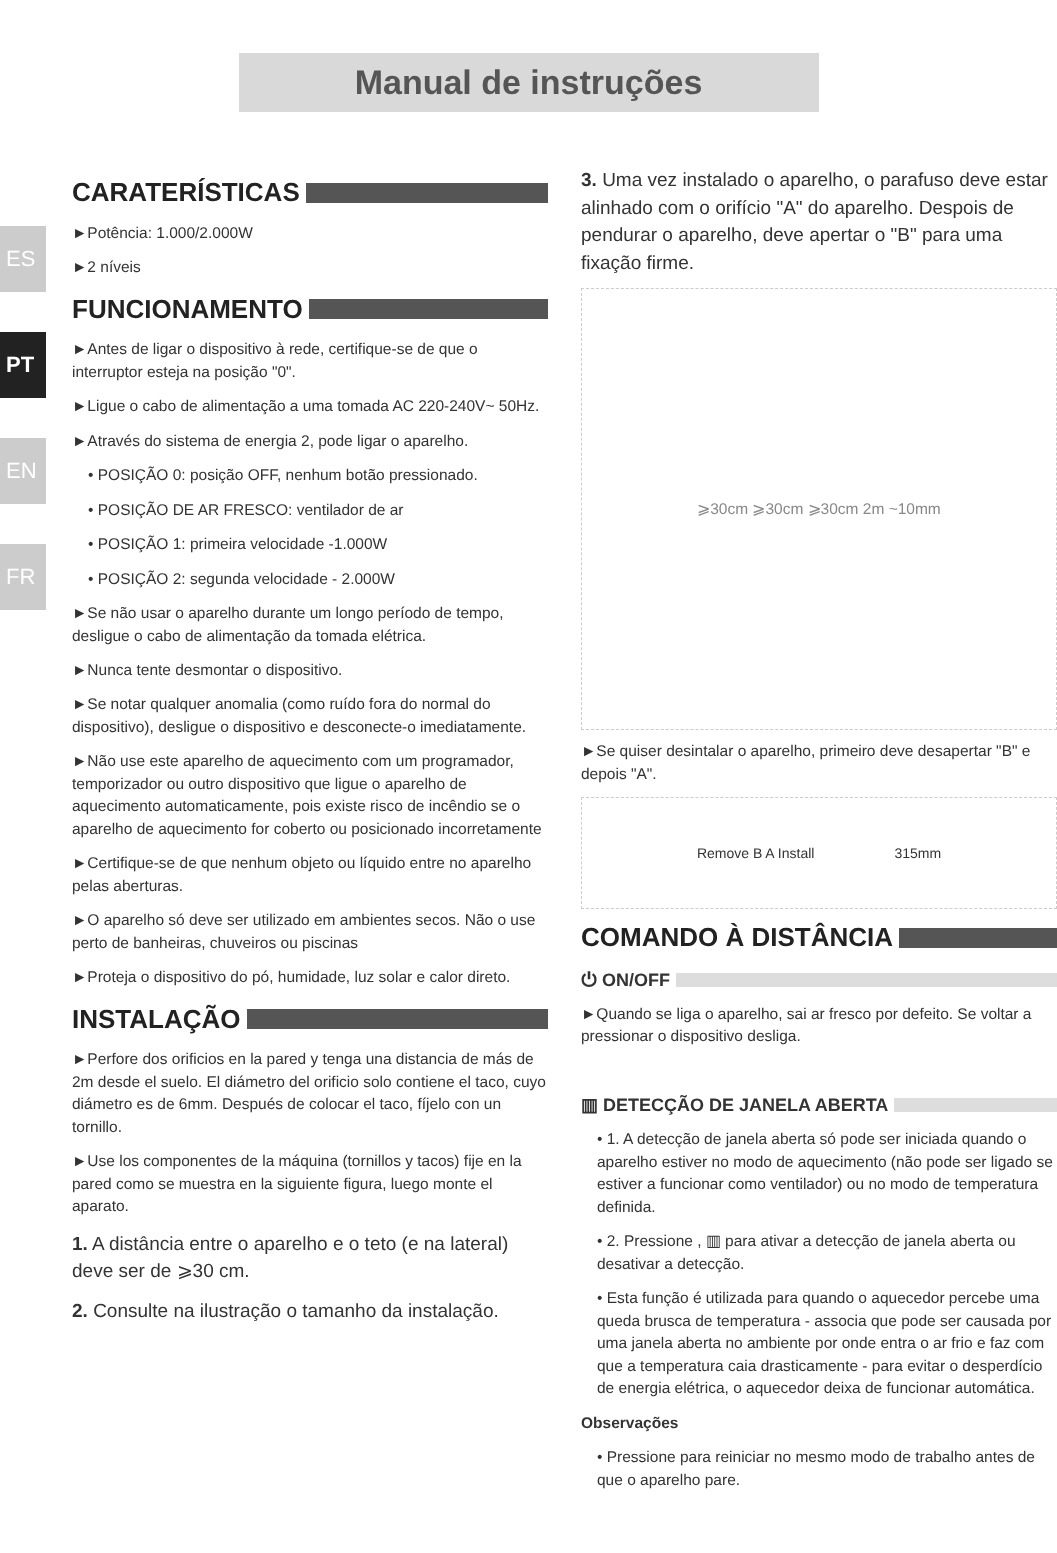Manual de instruções
ES
PT
EN
FR
CARATERÍSTICAS
►Potência: 1.000/2.000W
►2 níveis
FUNCIONAMENTO
►Antes de ligar o dispositivo à rede, certifique-se de que o interruptor esteja na posição "0".
►Ligue o cabo de alimentação a uma tomada AC 220-240V~ 50Hz.
►Através do sistema de energia 2, pode ligar o aparelho.
• POSIÇÃO 0: posição OFF, nenhum botão pressionado.
• POSIÇÃO DE AR FRESCO: ventilador de ar
• POSIÇÃO 1: primeira velocidade -1.000W
• POSIÇÃO 2: segunda velocidade - 2.000W
►Se não usar o aparelho durante um longo período de tempo, desligue o cabo de alimentação da tomada elétrica.
►Nunca tente desmontar o dispositivo.
►Se notar qualquer anomalia (como ruído fora do normal do dispositivo), desligue o dispositivo e desconecte-o imediatamente.
►Não use este aparelho de aquecimento com um programador, temporizador ou outro dispositivo que ligue o aparelho de aquecimento automaticamente, pois existe risco de incêndio se o aparelho de aquecimento for coberto ou posicionado incorretamente
►Certifique-se de que nenhum objeto ou líquido entre no aparelho pelas aberturas.
►O aparelho só deve ser utilizado em ambientes secos. Não o use perto de banheiras, chuveiros ou piscinas
►Proteja o dispositivo do pó, humidade, luz solar e calor direto.
INSTALAÇÃO
►Perfore dos orificios en la pared y tenga una distancia de más de 2m desde el suelo. El diámetro del orificio solo contiene el taco, cuyo diámetro es de 6mm. Después de colocar el taco, fíjelo con un tornillo.
►Use los componentes de la máquina (tornillos y tacos) fije en la pared como se muestra en la siguiente figura, luego monte el aparato.
1. A distância entre o aparelho e o teto (e na lateral) deve ser de ⩾30 cm.
2. Consulte na ilustração o tamanho da instalação.
3. Uma vez instalado o aparelho, o parafuso deve estar alinhado com o orifício "A" do aparelho. Despois de pendurar o aparelho, deve apertar o "B" para uma fixação firme.
⩾30cm ⩾30cm ⩾30cm 2m ~10mm
►Se quiser desintalar o aparelho, primeiro deve desapertar "B" e depois "A".
Remove B A Install 315mm
COMANDO À DISTÂNCIA
⏻ ON/OFF
►Quando se liga o aparelho, sai ar fresco por defeito. Se voltar a pressionar o dispositivo desliga.
▥ DETECÇÃO DE JANELA ABERTA
• 1. A detecção de janela aberta só pode ser iniciada quando o aparelho estiver no modo de aquecimento (não pode ser ligado se estiver a funcionar como ventilador) ou no modo de temperatura definida.
• 2. Pressione , ▥ para ativar a detecção de janela aberta ou desativar a detecção.
• Esta função é utilizada para quando o aquecedor percebe uma queda brusca de temperatura - associa que pode ser causada por uma janela aberta no ambiente por onde entra o ar frio e faz com que a temperatura caia drasticamente - para evitar o desperdício de energia elétrica, o aquecedor deixa de funcionar automática.
Observações
• Pressione para reiniciar no mesmo modo de trabalho antes de que o aparelho pare.